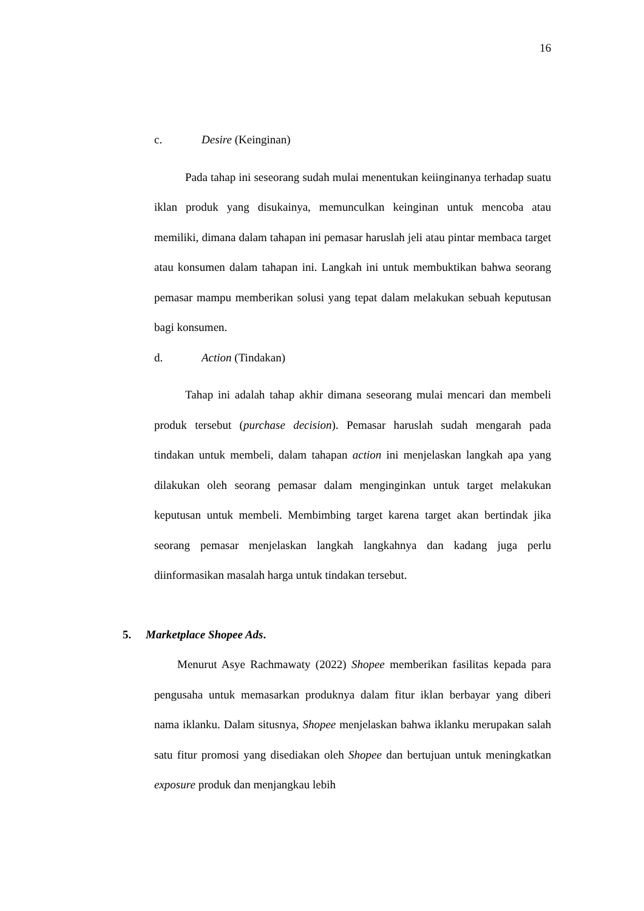16
c. Desire (Keinginan)
Pada tahap ini seseorang sudah mulai menentukan keiinginanya terhadap suatu iklan produk yang disukainya, memunculkan keinginan untuk mencoba atau memiliki, dimana dalam tahapan ini pemasar haruslah jeli atau pintar membaca target atau konsumen dalam tahapan ini. Langkah ini untuk membuktikan bahwa seorang pemasar mampu memberikan solusi yang tepat dalam melakukan sebuah keputusan bagi konsumen.
d. Action (Tindakan)
Tahap ini adalah tahap akhir dimana seseorang mulai mencari dan membeli produk tersebut (purchase decision). Pemasar haruslah sudah mengarah pada tindakan untuk membeli, dalam tahapan action ini menjelaskan langkah apa yang dilakukan oleh seorang pemasar dalam menginginkan untuk target melakukan keputusan untuk membeli. Membimbing target karena target akan bertindak jika seorang pemasar menjelaskan langkah langkahnya dan kadang juga perlu diinformasikan masalah harga untuk tindakan tersebut.
5. Marketplace Shopee Ads.
Menurut Asye Rachmawaty (2022) Shopee memberikan fasilitas kepada para pengusaha untuk memasarkan produknya dalam fitur iklan berbayar yang diberi nama iklanku. Dalam situsnya, Shopee menjelaskan bahwa iklanku merupakan salah satu fitur promosi yang disediakan oleh Shopee dan bertujuan untuk meningkatkan exposure produk dan menjangkau lebih